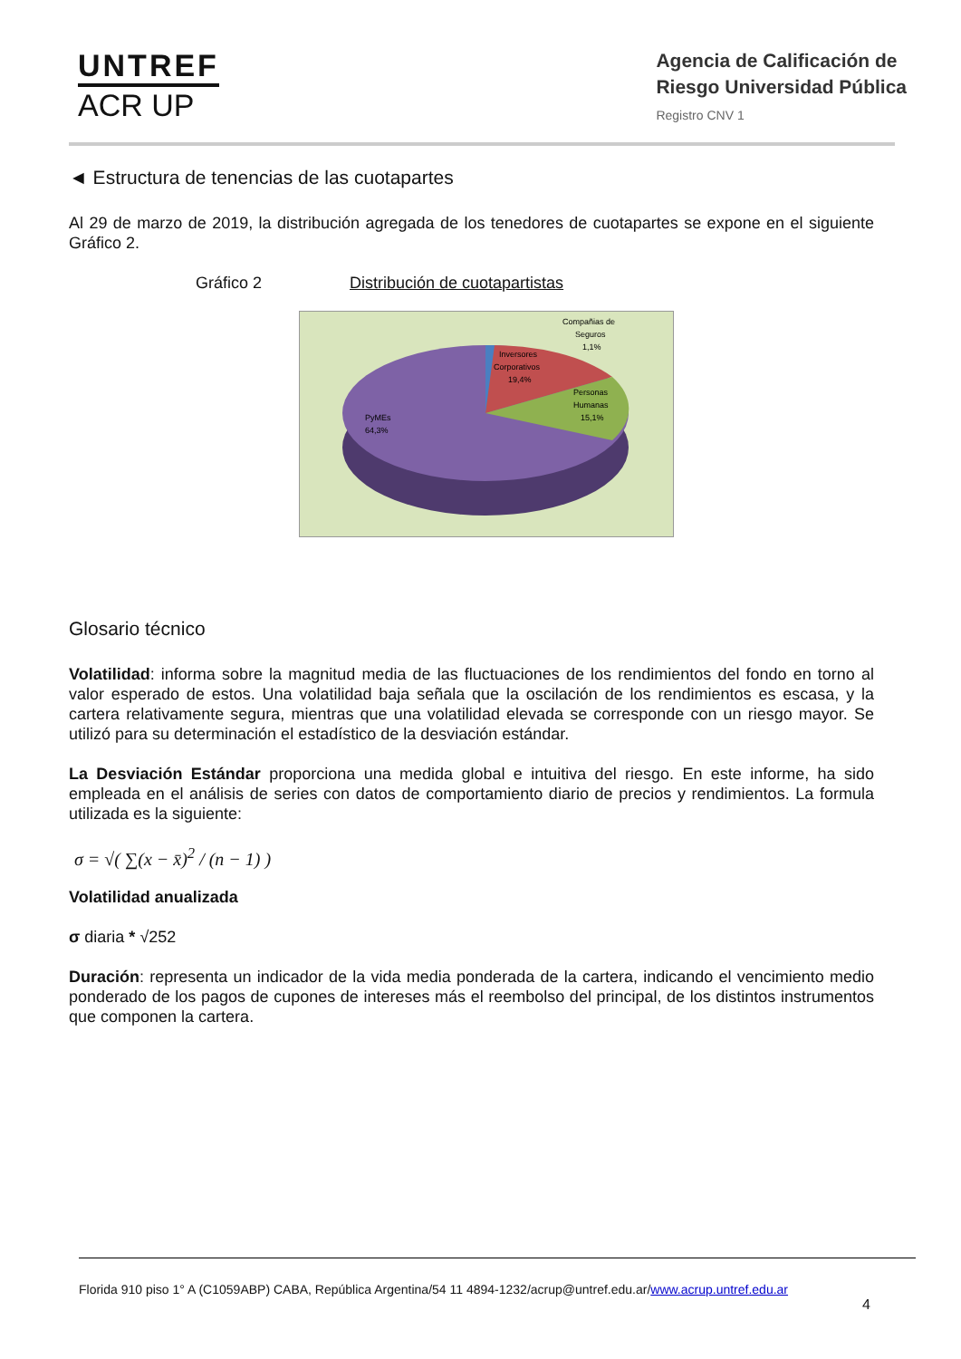UNTREF
ACR UP
Agencia de Calificación de
Riesgo Universidad Pública
Registro CNV 1
◄ Estructura de tenencias de las cuotapartes
Al 29 de marzo de 2019, la distribución agregada de los tenedores de cuotapartes se expone en el siguiente Gráfico 2.
Gráfico 2 Distribución de cuotapartistas
Inversores
Corporativos
19,4%
Personas
Humanas
15,1%
PyMEs
64,3%
Compañias de
Seguros
1,1%
Glosario técnico
Volatilidad: informa sobre la magnitud media de las fluctuaciones de los rendimientos del fondo en torno al valor esperado de estos. Una volatilidad baja señala que la oscilación de los rendimientos es escasa, y la cartera relativamente segura, mientras que una volatilidad elevada se corresponde con un riesgo mayor. Se utilizó para su determinación el estadístico de la desviación estándar.
La Desviación Estándar proporciona una medida global e intuitiva del riesgo. En este informe, ha sido empleada en el análisis de series con datos de comportamiento diario de precios y rendimientos. La formula utilizada es la siguiente:
σ = √( ∑(x − x̄)<sup>2</sup> / (n − 1) )
Volatilidad anualizada
σ diaria * √252
Duración: representa un indicador de la vida media ponderada de la cartera, indicando el vencimiento medio ponderado de los pagos de cupones de intereses más el reembolso del principal, de los distintos instrumentos que componen la cartera.
Florida 910 piso 1° A (C1059ABP) CABA, República Argentina/54 11 4894-1232/acrup@untref.edu.ar/www.acrup.untref.edu.ar
4